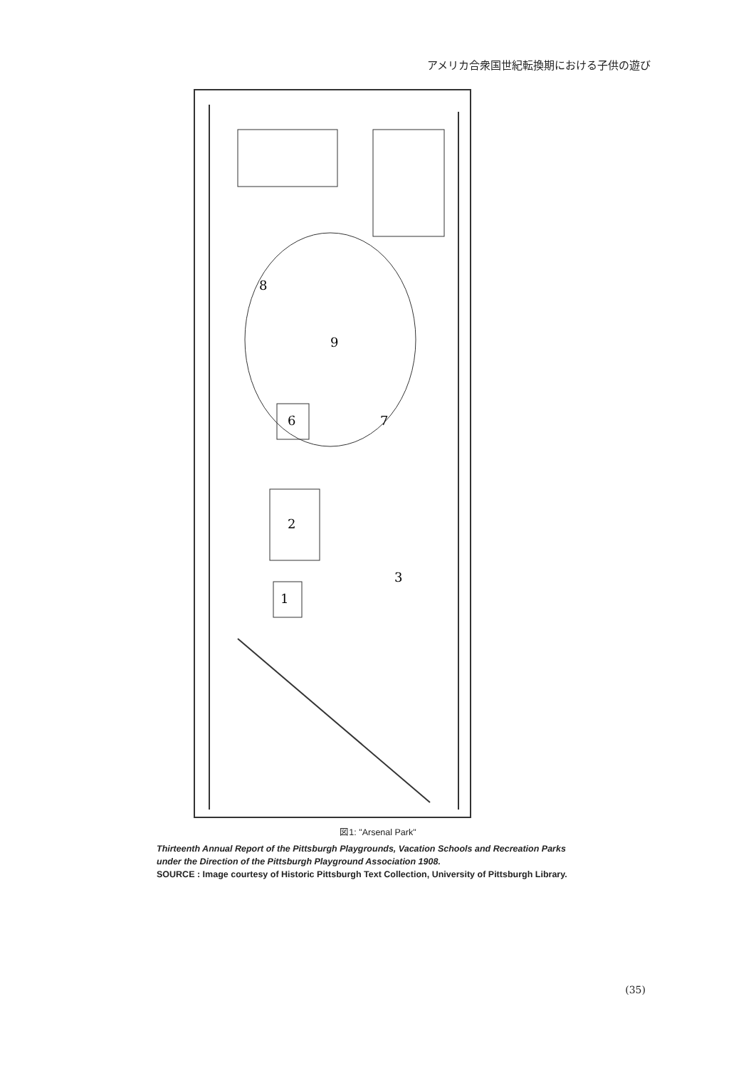アメリカ合衆国世紀転換期における子供の遊び
9
6
2
1
3
7
8
図1: "Arsenal Park"
Thirteenth Annual Report of the Pittsburgh Playgrounds, Vacation Schools and Recreation Parks
under the Direction of the Pittsburgh Playground Association 1908.
SOURCE : Image courtesy of Historic Pittsburgh Text Collection, University of Pittsburgh Library.
(35)